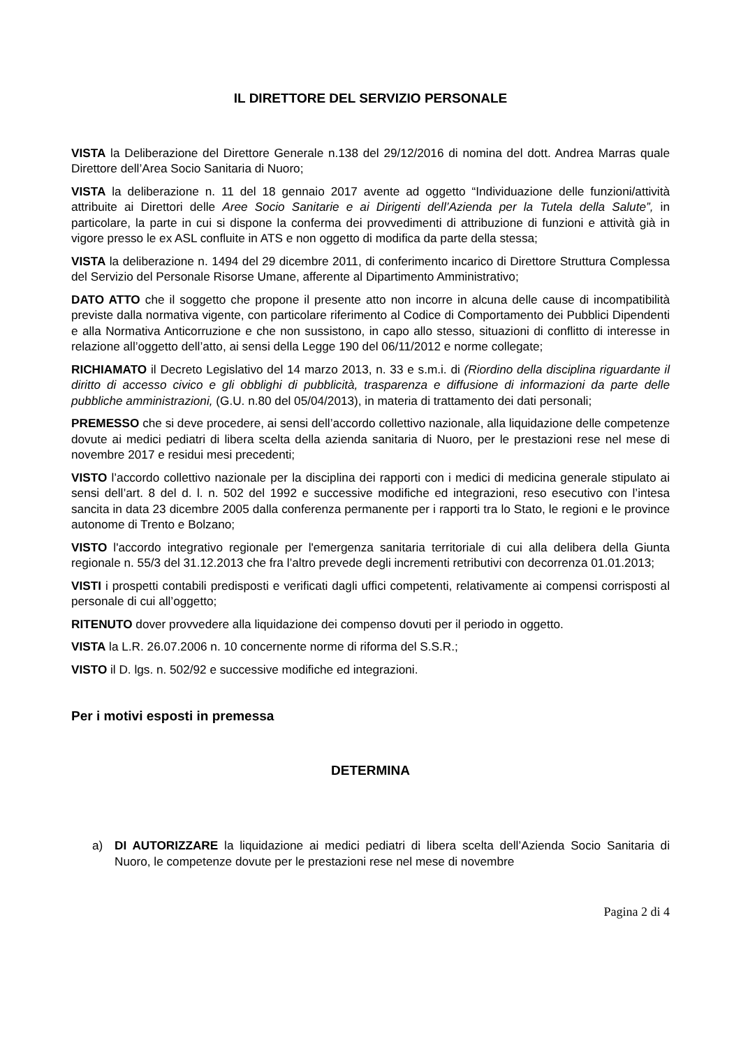IL DIRETTORE DEL SERVIZIO PERSONALE
VISTA la Deliberazione del Direttore Generale n.138 del 29/12/2016 di nomina del dott. Andrea Marras quale Direttore dell’Area Socio Sanitaria di Nuoro;
VISTA la deliberazione n. 11 del 18 gennaio 2017 avente ad oggetto “Individuazione delle funzioni/attività attribuite ai Direttori delle Aree Socio Sanitarie e ai Dirigenti dell’Azienda per la Tutela della Salute”, in particolare, la parte in cui si dispone la conferma dei provvedimenti di attribuzione di funzioni e attività già in vigore presso le ex ASL confluite in ATS e non oggetto di modifica da parte della stessa;
VISTA la deliberazione n. 1494 del 29 dicembre 2011, di conferimento incarico di Direttore Struttura Complessa del Servizio del Personale Risorse Umane, afferente al Dipartimento Amministrativo;
DATO ATTO che il soggetto che propone il presente atto non incorre in alcuna delle cause di incompatibilità previste dalla normativa vigente, con particolare riferimento al Codice di Comportamento dei Pubblici Dipendenti e alla Normativa Anticorruzione e che non sussistono, in capo allo stesso, situazioni di conflitto di interesse in relazione all’oggetto dell’atto, ai sensi della Legge 190 del 06/11/2012 e norme collegate;
RICHIAMATO il Decreto Legislativo del 14 marzo 2013, n. 33 e s.m.i. di (Riordino della disciplina riguardante il diritto di accesso civico e gli obblighi di pubblicità, trasparenza e diffusione di informazioni da parte delle pubbliche amministrazioni, (G.U. n.80 del 05/04/2013), in materia di trattamento dei dati personali;
PREMESSO che si deve procedere, ai sensi dell’accordo collettivo nazionale, alla liquidazione delle competenze dovute ai medici pediatri di libera scelta della azienda sanitaria di Nuoro, per le prestazioni rese nel mese di novembre 2017 e residui mesi precedenti;
VISTO l’accordo collettivo nazionale per la disciplina dei rapporti con i medici di medicina generale stipulato ai sensi dell’art. 8 del d. l. n. 502 del 1992 e successive modifiche ed integrazioni, reso esecutivo con l’intesa sancita in data 23 dicembre 2005 dalla conferenza permanente per i rapporti tra lo Stato, le regioni e le province autonome di Trento e Bolzano;
VISTO l'accordo integrativo regionale per l'emergenza sanitaria territoriale di cui alla delibera della Giunta regionale n. 55/3 del 31.12.2013 che fra l’altro prevede degli incrementi retributivi con decorrenza 01.01.2013;
VISTI i prospetti contabili predisposti e verificati dagli uffici competenti, relativamente ai compensi corrisposti al personale di cui all’oggetto;
RITENUTO dover provvedere alla liquidazione dei compenso dovuti per il periodo in oggetto.
VISTA la L.R. 26.07.2006 n. 10 concernente norme di riforma del S.S.R.;
VISTO il D. lgs. n. 502/92 e successive modifiche ed integrazioni.
Per i motivi esposti in premessa
DETERMINA
a) DI AUTORIZZARE la liquidazione ai medici pediatri di libera scelta dell’Azienda Socio Sanitaria di Nuoro, le competenze dovute per le prestazioni rese nel mese di novembre
Pagina 2 di 4